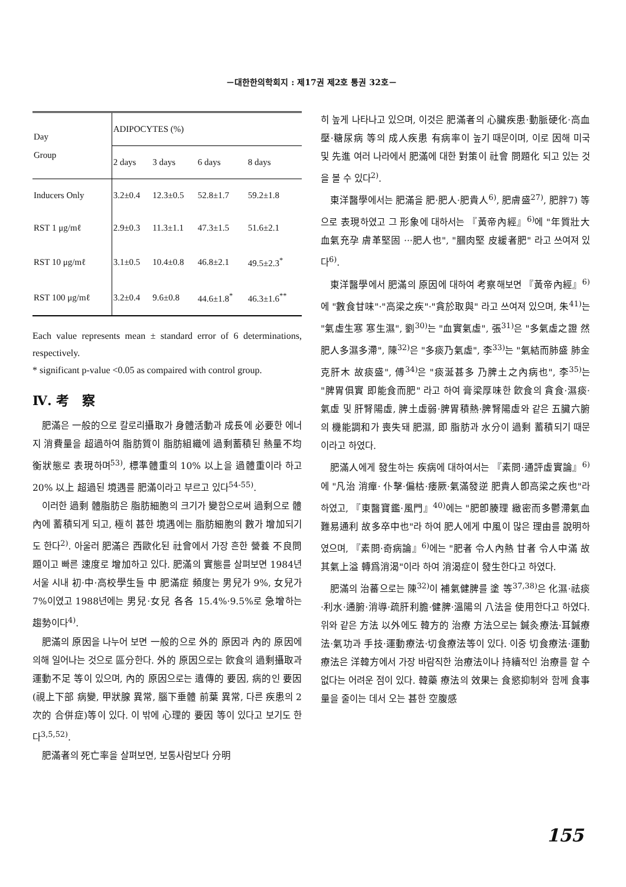－대한한의학회지 : 제17권 제2호 통권 32호－
| Day Group | ADIPOCYTES (%) | | | |
| --- | --- | --- | --- | --- |
| | 2 days | 3 days | 6 days | 8 days |
| Inducers Only | 3.2±0.4 | 12.3±0.5 | 52.8±1.7 | 59.2±1.8 |
| RST 1 μg/mℓ | 2.9±0.3 | 11.3±1.1 | 47.3±1.5 | 51.6±2.1 |
| RST 10 μg/mℓ | 3.1±0.5 | 10.4±0.8 | 46.8±2.1 | 49.5±2.3<sup>*</sup> |
| RST 100 μg/mℓ | 3.2±0.4 | 9.6±0.8 | 44.6±1.8<sup>*</sup> | 46.3±1.6<sup>**</sup> |
Each value represents mean ± standard error of 6 determinations, respectively.
* significant p-value <0.05 as compaired with control group.
Ⅳ. 考　察
肥滿은 一般的으로 칼로리攝取가 身體活動과 成長에 必要한 에너지 消費量을 超過하여 脂肪質이 脂肪組織에 過剩蓄積된 熱量不均衡狀態로 表現하며<sup>53)</sup>, 標準體重의 10% 以上을 過體重이라 하고 20% 以上 超過된 境遇를 肥滿이라고 부르고 있다<sup>54-55)</sup>.
이러한 過剩 體脂肪은 脂肪細胞의 크기가 變함으로써 過剩으로 體內에 蓄積되게 되고, 極히 甚한 境遇에는 脂肪細胞의 數가 增加되기도 한다<sup>2)</sup>. 아울러 肥滿은 西歐化된 社會에서 가장 흔한 營養 不良問題이고 빠른 速度로 增加하고 있다. 肥滿의 實態를 살펴보면 1984년 서울 시내 初·中·高校學生들 中 肥滿症 頻度는 男兒가 9%, 女兒가 7%이였고 1988년에는 男兒·女兒 各各 15.4%·9.5%로 急增하는 趨勢이다<sup>4)</sup>.
肥滿의 原因을 나누어 보면 一般的으로 外的 原因과 內的 原因에 의해 일어나는 것으로 區分한다. 外的 原因으로는 飮食의 過剩攝取과 運動不足 等이 있으며, 內的 原因으로는 遺傳的 要因, 病的인 要因(視上下部 病變, 甲狀腺 異常, 腦下垂體 前葉 異常, 다른 疾患의 2次的 合併症)等이 있다. 이 밖에 心理的 要因 等이 있다고 보기도 한다<sup>3,5,52)</sup>.
肥滿者의 死亡率을 살펴보면, 보통사람보다 分明
히 높게 나타나고 있으며, 이것은 肥滿者의 心臟疾患·動脈硬化·高血壓·糖尿病 等의 成人疾患 有病率이 높기 때문이며, 이로 因해 미국 및 先進 여러 나라에서 肥滿에 대한 對策이 社會 問題化 되고 있는 것을 볼 수 있다<sup>2)</sup>.
東洋醫學에서는 肥滿을 肥·肥人·肥貴人<sup>6)</sup>, 肥膚盛<sup>27)</sup>, 肥胖7) 等으로 表現하였고 그 形象에 대하서는 『黃帝內經』<sup>6)</sup>에 "年質壯大 血氣充孕 膚革堅固 ···肥人也", "膕肉堅 皮緩者肥" 라고 쓰여져 있다<sup>6)</sup>.
東洋醫學에서 肥滿의 原因에 대하여 考察해보면 『黃帝內經』<sup>6)</sup>에 "數食甘味"·"高梁之疾"·"貪於取與" 라고 쓰여져 있으며, 朱<sup>41)</sup>는 "氣虛生寒 寒生濕", 劉<sup>30)</sup>는 "血實氣虛", 張<sup>31)</sup>은 "多氣虛之證 然肥人多濕多滯", 陳<sup>32)</sup>은 "多痰乃氣虛", 李<sup>33)</sup>는 "氣結而肺盛 肺金克肝木 故痰盛", 傅<sup>34)</sup>은 "痰涎甚多 乃脾土之內病也", 李<sup>35)</sup>는 "脾胃俱實 即能食而肥" 라고 하여 膏梁厚味한 飮食의 貪食·濕痰·氣虛 및 肝腎陽虛, 脾土虛弱·脾胃積熱·脾腎陽虛와 같은 五臟六腑의 機能調和가 喪失돼 肥濕, 即 脂肪과 水分이 過剩 蓄積되기 때문이라고 하였다.
肥滿人에게 發生하는 疾病에 대하여서는 『素問·通評虛實論』<sup>6)</sup>에 "凡治 消癉· 仆擊·偏枯·痿厥·氣滿發逆 肥貴人卽高梁之疾也"라 하였고, 『東醫寶鑑·風門』<sup>40)</sup>에는 "肥卽腠理 緻密而多鬱滯氣血難易通利 故多卒中也"라 하여 肥人에게 中風이 많은 理由를 說明하였으며, 『素問·奇病論』<sup>6)</sup>에는 "肥者 令人內熱 甘者 令人中滿 故其氣上溢 轉爲消渴"이라 하여 消渴症이 發生한다고 하였다.
肥滿의 治蕃으로는 陳<sup>32)</sup>이 補氣健脾를 塗 等<sup>37,38)</sup>은 化濕·祛痰·利水·通腑·消導·疏肝利膽·健脾·溫陽의 八法을 使用한다고 하였다. 위와 같은 方法 以外에도 韓方的 治療 方法으로는 鍼灸療法·耳鍼療法·氣功과 手技·運動療法·切食療法等이 있다. 이중 切食療法·運動療法은 洋韓方에서 가장 바람직한 治療法이나 持續적인 治療를 할 수 없다는 어려운 점이 있다. 韓藥 療法의 效果는 食慾抑制와 함께 食事量을 줄이는 데서 오는 甚한 空腹感
155